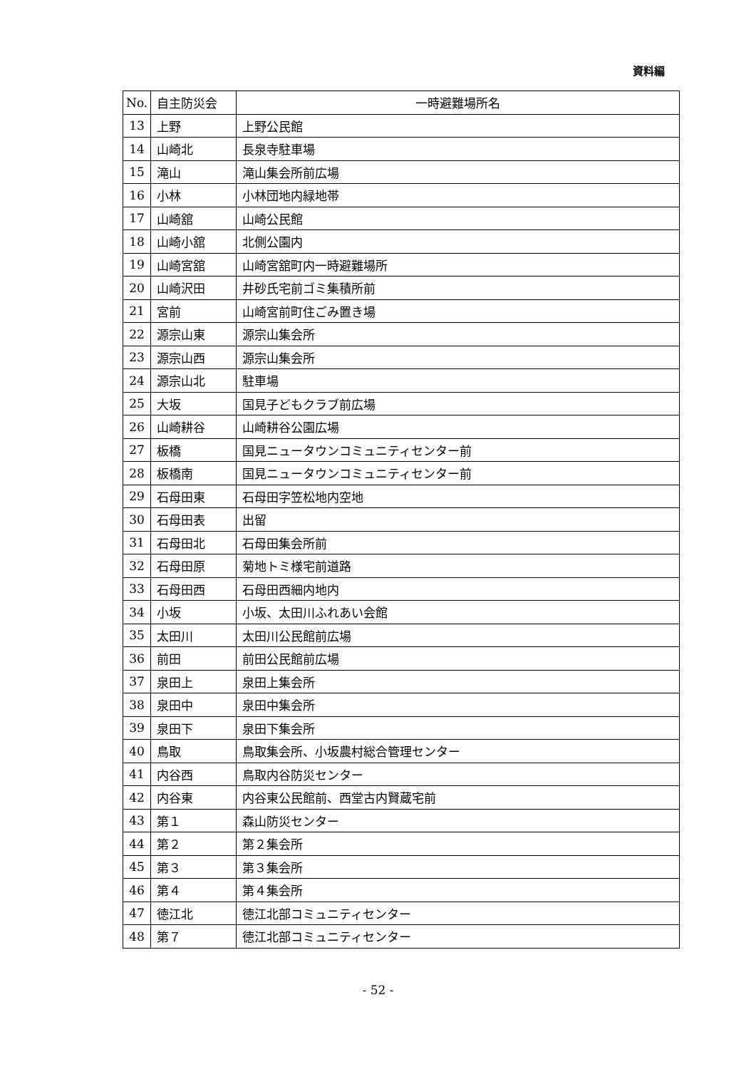資料編
| No. | 自主防災会 | 一時避難場所名 |
| --- | --- | --- |
| 13 | 上野 | 上野公民館 |
| 14 | 山崎北 | 長泉寺駐車場 |
| 15 | 滝山 | 滝山集会所前広場 |
| 16 | 小林 | 小林団地内緑地帯 |
| 17 | 山崎舘 | 山崎公民館 |
| 18 | 山崎小舘 | 北側公園内 |
| 19 | 山崎宮舘 | 山崎宮舘町内一時避難場所 |
| 20 | 山崎沢田 | 井砂氏宅前ゴミ集積所前 |
| 21 | 宮前 | 山崎宮前町住ごみ置き場 |
| 22 | 源宗山東 | 源宗山集会所 |
| 23 | 源宗山西 | 源宗山集会所 |
| 24 | 源宗山北 | 駐車場 |
| 25 | 大坂 | 国見子どもクラブ前広場 |
| 26 | 山崎耕谷 | 山崎耕谷公園広場 |
| 27 | 板橋 | 国見ニュータウンコミュニティセンター前 |
| 28 | 板橋南 | 国見ニュータウンコミュニティセンター前 |
| 29 | 石母田東 | 石母田字笠松地内空地 |
| 30 | 石母田表 | 出留 |
| 31 | 石母田北 | 石母田集会所前 |
| 32 | 石母田原 | 菊地トミ様宅前道路 |
| 33 | 石母田西 | 石母田西細内地内 |
| 34 | 小坂 | 小坂、太田川ふれあい会館 |
| 35 | 太田川 | 太田川公民館前広場 |
| 36 | 前田 | 前田公民館前広場 |
| 37 | 泉田上 | 泉田上集会所 |
| 38 | 泉田中 | 泉田中集会所 |
| 39 | 泉田下 | 泉田下集会所 |
| 40 | 鳥取 | 鳥取集会所、小坂農村総合管理センター |
| 41 | 内谷西 | 鳥取内谷防災センター |
| 42 | 内谷東 | 内谷東公民館前、西堂古内賢蔵宅前 |
| 43 | 第１ | 森山防災センター |
| 44 | 第２ | 第２集会所 |
| 45 | 第３ | 第３集会所 |
| 46 | 第４ | 第４集会所 |
| 47 | 徳江北 | 徳江北部コミュニティセンター |
| 48 | 第７ | 徳江北部コミュニティセンター |
- 52 -